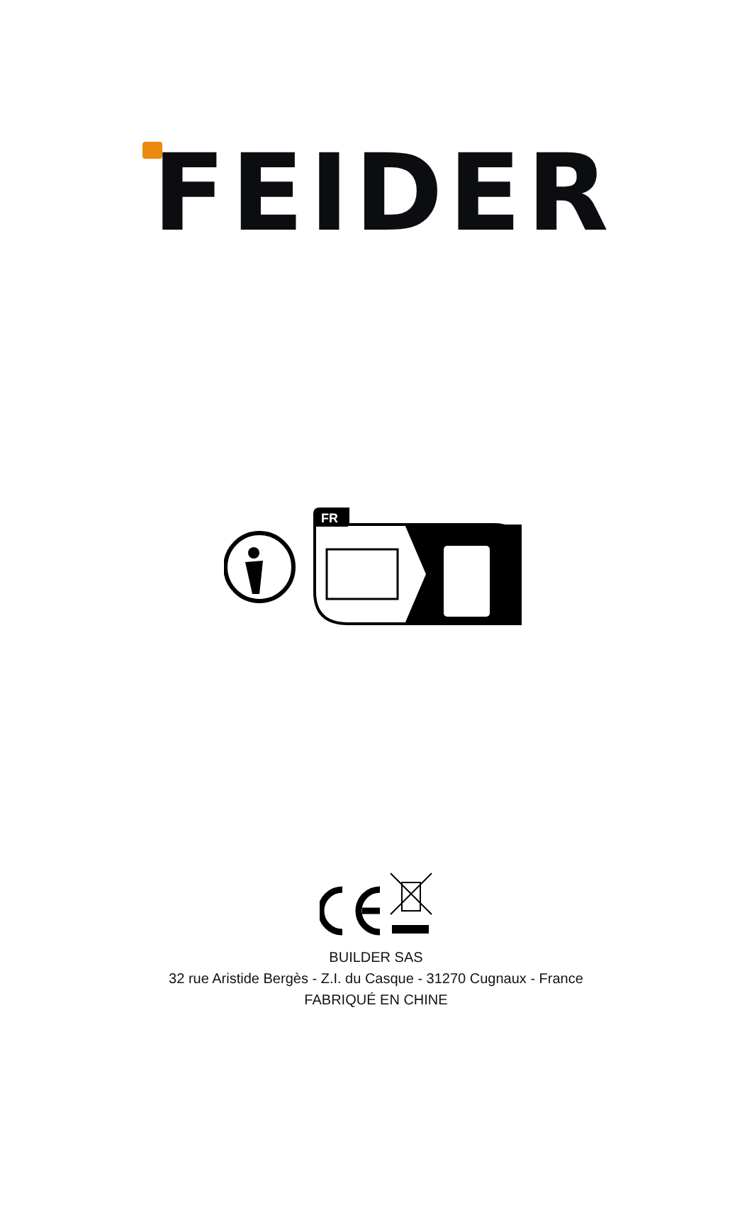FEIDER
FR
BUILDER SAS
32 rue Aristide Bergès - Z.I. du Casque - 31270 Cugnaux - France
FABRIQUÉ EN CHINE